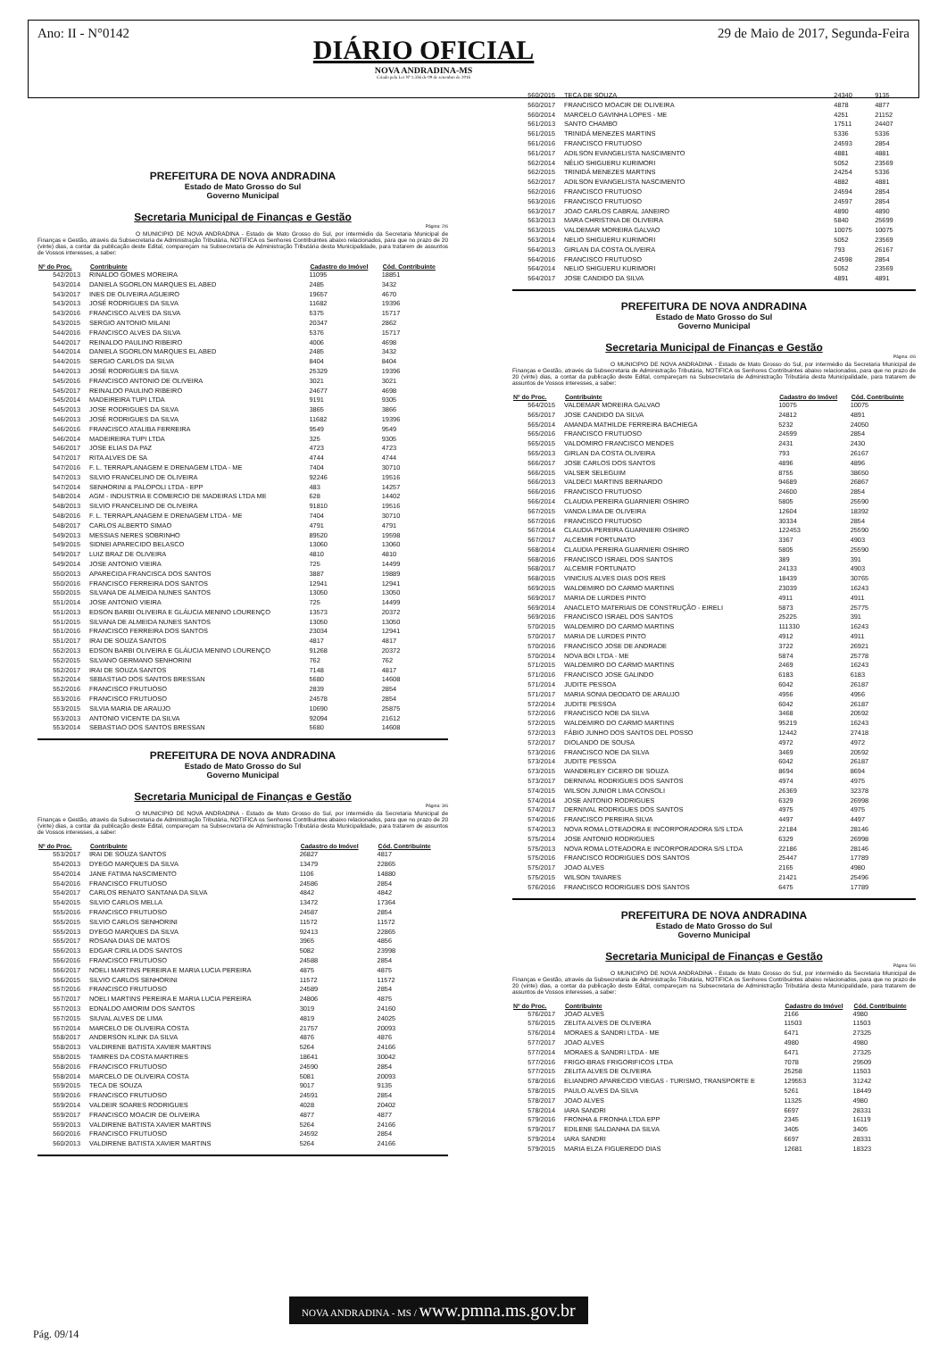Ano: II - N°0142
DIÁRIO OFICIAL
NOVA ANDRADINA-MS
Criado pela Lei Nº 1.336 de 09 de setembro de 2016
29 de Maio de 2017, Segunda-Feira
PREFEITURA DE NOVA ANDRADINA
Estado de Mato Grosso do Sul
Governo Municipal
Secretaria Municipal de Finanças e Gestão
Página: 2/6
O MUNICIPIO DE NOVA ANDRADINA - Estado de Mato Grosso do Sul, por intermédio da Secretaria Municipal de Finanças e Gestão, através da Subsecretaria de Administração Tributária, NOTIFICA os Senhores Contribuintes abaixo relacionados, para que no prazo de 20 (vinte) dias, a contar da publicação deste Edital, compareçam na Subsecretaria de Administração Tributária desta Municipalidade, para tratarem de assuntos de Vossos interesses, a saber:
| Nº do Proc. | Contribuinte | Cadastro do Imóvel | Cód. Contribuinte |
| --- | --- | --- | --- |
| 542/2013 | RINALDO GOMES MOREIRA | 11095 | 18851 |
| 543/2014 | DANIELA SGORLON MARQUES EL ABED | 2485 | 3432 |
| 543/2017 | INES DE OLIVEIRA AGUEIRO | 19657 | 4670 |
| 543/2013 | JOSÉ RODRIGUES DA SILVA | 11682 | 19396 |
| 543/2016 | FRANCISCO ALVES DA SILVA | 5375 | 15717 |
| 543/2015 | SERGIO ANTONIO MILANI | 20347 | 2862 |
| 544/2016 | FRANCISCO ALVES DA SILVA | 5376 | 15717 |
| 544/2017 | REINALDO PAULINO RIBEIRO | 4006 | 4698 |
| 544/2014 | DANIELA SGORLON MARQUES EL ABED | 2485 | 3432 |
| 544/2015 | SERGIO CARLOS DA SILVA | 8404 | 8404 |
| 544/2013 | JOSÉ RODRIGUES DA SILVA | 25329 | 19396 |
| 545/2016 | FRANCISCO ANTONIO DE OLIVEIRA | 3021 | 3021 |
| 545/2017 | REINALDO PAULINO RIBEIRO | 24677 | 4698 |
| 545/2014 | MADEIREIRA TUPI LTDA | 9191 | 9305 |
| 545/2013 | JOSE RODRIGUES DA SILVA | 3865 | 3866 |
| 546/2013 | JOSÉ RODRIGUES DA SILVA | 11682 | 19396 |
| 546/2016 | FRANCISCO ATALIBA FERREIRA | 9549 | 9549 |
| 546/2014 | MADEIREIRA TUPI LTDA | 325 | 9305 |
| 546/2017 | JOSE ELIAS DA PAZ | 4723 | 4723 |
| 547/2017 | RITA ALVES DE SA | 4744 | 4744 |
| 547/2016 | F. L. TERRAPLANAGEM E DRENAGEM LTDA - ME | 7404 | 30710 |
| 547/2013 | SILVIO FRANCELINO DE OLIVEIRA | 92246 | 19516 |
| 547/2014 | SENHORINI & PALOPOLI LTDA - EPP | 483 | 14257 |
| 548/2014 | AGM - INDUSTRIA E COMERCIO DE MADEIRAS LTDA ME | 628 | 14402 |
| 548/2013 | SILVIO FRANCELINO DE OLIVEIRA | 91810 | 19516 |
| 548/2016 | F. L. TERRAPLANAGEM E DRENAGEM LTDA - ME | 7404 | 30710 |
| 548/2017 | CARLOS ALBERTO SIMAO | 4791 | 4791 |
| 549/2013 | MESSIAS NERES SOBRINHO | 89520 | 19598 |
| 549/2015 | SIDNEI APARECIDO BELASCO | 13060 | 13060 |
| 549/2017 | LUIZ BRAZ DE OLIVEIRA | 4810 | 4810 |
| 549/2014 | JOSE ANTONIO VIEIRA | 725 | 14499 |
| 550/2013 | APARECIDA FRANCISCA DOS SANTOS | 3887 | 19889 |
| 550/2016 | FRANCISCO FERREIRA DOS SANTOS | 12941 | 12941 |
| 550/2015 | SILVANA DE ALMEIDA NUNES SANTOS | 13050 | 13050 |
| 551/2014 | JOSE ANTONIO VIEIRA | 725 | 14499 |
| 551/2013 | EDSON BARBI OLIVEIRA E GLÁUCIA MENINO LOURENÇO | 13573 | 20372 |
| 551/2015 | SILVANA DE ALMEIDA NUNES SANTOS | 13050 | 13050 |
| 551/2016 | FRANCISCO FERREIRA DOS SANTOS | 23034 | 12941 |
| 551/2017 | IRAI DE SOUZA SANTOS | 4817 | 4817 |
| 552/2013 | EDSON BARBI OLIVEIRA E GLÁUCIA MENINO LOURENÇO | 91268 | 20372 |
| 552/2015 | SILVANO GERMANO SENHORINI | 762 | 762 |
| 552/2017 | IRAI DE SOUZA SANTOS | 7148 | 4817 |
| 552/2014 | SEBASTIAO DOS SANTOS BRESSAN | 5680 | 14608 |
| 552/2016 | FRANCISCO FRUTUOSO | 2839 | 2854 |
| 553/2016 | FRANCISCO FRUTUOSO | 24578 | 2854 |
| 553/2015 | SILVIA MARIA DE ARAUJO | 10690 | 25875 |
| 553/2013 | ANTONIO VICENTE DA SILVA | 92094 | 21612 |
| 553/2014 | SEBASTIAO DOS SANTOS BRESSAN | 5680 | 14608 |
PREFEITURA DE NOVA ANDRADINA
Estado de Mato Grosso do Sul
Governo Municipal
Secretaria Municipal de Finanças e Gestão
Página: 3/6
O MUNICIPIO DE NOVA ANDRADINA - Estado de Mato Grosso do Sul, por intermédio da Secretaria Municipal de Finanças e Gestão, através da Subsecretaria de Administração Tributária, NOTIFICA os Senhores Contribuintes abaixo relacionados, para que no prazo de 20 (vinte) dias, a contar da publicação deste Edital, compareçam na Subsecretaria de Administração Tributária desta Municipalidade, para tratarem de assuntos de Vossos interesses, a saber:
| Nº do Proc. | Contribuinte | Cadastro do Imóvel | Cód. Contribuinte |
| --- | --- | --- | --- |
| 553/2017 | IRAI DE SOUZA SANTOS | 26827 | 4817 |
| 554/2013 | DYEGO MARQUES DA SILVA | 13479 | 22865 |
| 554/2014 | JANE FATIMA NASCIMENTO | 1106 | 14880 |
| 554/2016 | FRANCISCO FRUTUOSO | 24586 | 2854 |
| 554/2017 | CARLOS RENATO SANTANA DA SILVA | 4842 | 4842 |
| 554/2015 | SILVIO CARLOS MELLA | 13472 | 17364 |
| 555/2016 | FRANCISCO FRUTUOSO | 24587 | 2854 |
| 555/2015 | SILVIO CARLOS SENHORINI | 11572 | 11572 |
| 555/2013 | DYEGO MARQUES DA SILVA | 92413 | 22865 |
| 555/2017 | ROSANA DIAS DE MATOS | 3965 | 4856 |
| 556/2013 | EDGAR CIRILIA DOS SANTOS | 5082 | 23998 |
| 556/2016 | FRANCISCO FRUTUOSO | 24588 | 2854 |
| 556/2017 | NOELI MARTINS PEREIRA E MARIA LUCIA PEREIRA | 4875 | 4875 |
| 556/2015 | SILVIO CARLOS SENHORINI | 11572 | 11572 |
| 557/2016 | FRANCISCO FRUTUOSO | 24589 | 2854 |
| 557/2017 | NOELI MARTINS PEREIRA E MARIA LUCIA PEREIRA | 24806 | 4875 |
| 557/2013 | EDNALDO AMORIM DOS SANTOS | 3019 | 24160 |
| 557/2015 | SIUVAL ALVES DE LIMA | 4819 | 24025 |
| 557/2014 | MARCELO DE OLIVEIRA COSTA | 21757 | 20093 |
| 558/2017 | ANDERSON KLINK DA SILVA | 4876 | 4876 |
| 558/2013 | VALDIRENE BATISTA XAVIER MARTINS | 5264 | 24166 |
| 558/2015 | TAMIRES DA COSTA MARTIRES | 18641 | 30042 |
| 558/2016 | FRANCISCO FRUTUOSO | 24590 | 2854 |
| 558/2014 | MARCELO DE OLIVEIRA COSTA | 5081 | 20093 |
| 559/2015 | TECA DE SOUZA | 9017 | 9135 |
| 559/2016 | FRANCISCO FRUTUOSO | 24591 | 2854 |
| 559/2014 | VALDEIR SOARES RODRIGUES | 4028 | 20402 |
| 559/2017 | FRANCISCO MOACIR DE OLIVEIRA | 4877 | 4877 |
| 559/2013 | VALDIRENE BATISTA XAVIER MARTINS | 5264 | 24166 |
| 560/2016 | FRANCISCO FRUTUOSO | 24592 | 2854 |
| 560/2013 | VALDIRENE BATISTA XAVIER MARTINS | 5264 | 24166 |
| 560/2015 | TECA DE SOUZA | 24340 | 9135 |
| 560/2017 | FRANCISCO MOACIR DE OLIVEIRA | 4878 | 4877 |
| 560/2014 | MARCELO GAVINHA LOPES - ME | 4251 | 21152 |
| 561/2013 | SANTO CHAMBO | 17511 | 24407 |
| 561/2015 | TRINIDÁ MENEZES MARTINS | 5336 | 5336 |
| 561/2016 | FRANCISCO FRUTUOSO | 24593 | 2854 |
| 561/2017 | ADILSON EVANGELISTA NASCIMENTO | 4881 | 4881 |
| 562/2014 | NÉLIO SHIGUERU KURIMORI | 5052 | 23569 |
| 562/2015 | TRINIDÁ MENEZES MARTINS | 24254 | 5336 |
| 562/2017 | ADILSON EVANGELISTA NASCIMENTO | 4882 | 4881 |
| 562/2016 | FRANCISCO FRUTUOSO | 24594 | 2854 |
| 563/2016 | FRANCISCO FRUTUOSO | 24597 | 2854 |
| 563/2017 | JOAO CARLOS CABRAL JANEIRO | 4890 | 4890 |
| 563/2013 | MARA CHRISTINA DE OLIVEIRA | 5840 | 25699 |
| 563/2015 | VALDEMAR MOREIRA GALVAO | 10075 | 10075 |
| 563/2014 | NELIO SHIGUERU KURIMORI | 5052 | 23569 |
| 564/2013 | GIRLAN DA COSTA OLIVEIRA | 793 | 26167 |
| 564/2016 | FRANCISCO FRUTUOSO | 24598 | 2854 |
| 564/2014 | NELIO SHIGUERU KURIMORI | 5052 | 23569 |
| 564/2017 | JOSE CANDIDO DA SILVA | 4891 | 4891 |
PREFEITURA DE NOVA ANDRADINA
Estado de Mato Grosso do Sul
Governo Municipal
Secretaria Municipal de Finanças e Gestão
Página: 4/6
O MUNICIPIO DE NOVA ANDRADINA - Estado de Mato Grosso do Sul, por intermédio da Secretaria Municipal de Finanças e Gestão, através da Subsecretaria de Administração Tributária, NOTIFICA os Senhores Contribuintes abaixo relacionados, para que no prazo de 20 (vinte) dias, a contar da publicação deste Edital, compareçam na Subsecretaria de Administração Tributária desta Municipalidade, para tratarem de assuntos de Vossos interesses, a saber:
| Nº do Proc. | Contribuinte | Cadastro do Imóvel | Cód. Contribuinte |
| --- | --- | --- | --- |
| 564/2015 | VALDEMAR MOREIRA GALVAO | 10075 | 10075 |
| 565/2017 | JOSE CANDIDO DA SILVA | 24812 | 4891 |
| 565/2014 | AMANDA MATHILDE FERREIRA BACHIEGA | 5232 | 24050 |
| 565/2016 | FRANCISCO FRUTUOSO | 24599 | 2854 |
| 565/2015 | VALDOMIRO FRANCISCO MENDES | 2431 | 2430 |
| 565/2013 | GIRLAN DA COSTA OLIVEIRA | 793 | 26167 |
| 566/2017 | JOSE CARLOS DOS SANTOS | 4896 | 4896 |
| 566/2015 | VALSER SELEGUIM | 8755 | 38650 |
| 566/2013 | VALDECI MARTINS BERNARDO | 94689 | 26867 |
| 566/2016 | FRANCISCO FRUTUOSO | 24600 | 2854 |
| 566/2014 | CLAUDIA PEREIRA GUARNIERI OSHIRO | 5805 | 25590 |
| 567/2015 | VANDA LIMA DE OLIVEIRA | 12604 | 18392 |
| 567/2016 | FRANCISCO FRUTUOSO | 30334 | 2854 |
| 567/2014 | CLAUDIA PEREIRA GUARNIERI OSHIRO | 122453 | 25590 |
| 567/2017 | ALCEMIR FORTUNATO | 3367 | 4903 |
| 568/2014 | CLAUDIA PEREIRA GUARNIERI OSHIRO | 5805 | 25590 |
| 568/2016 | FRANCISCO ISRAEL DOS SANTOS | 389 | 391 |
| 568/2017 | ALCEMIR FORTUNATO | 24133 | 4903 |
| 568/2015 | VINICIUS ALVES DIAS DOS REIS | 18439 | 30765 |
| 569/2015 | WALDEMIRO DO CARMO MARTINS | 23039 | 16243 |
| 569/2017 | MARIA DE LURDES PINTO | 4911 | 4911 |
| 569/2014 | ANACLETO MATERIAIS DE CONSTRUÇÃO - EIRELI | 5873 | 25775 |
| 569/2016 | FRANCISCO ISRAEL DOS SANTOS | 25225 | 391 |
| 570/2015 | WALDEMIRO DO CARMO MARTINS | 111330 | 16243 |
| 570/2017 | MARIA DE LURDES PINTO | 4912 | 4911 |
| 570/2016 | FRANCISCO JOSE DE ANDRADE | 3722 | 26921 |
| 570/2014 | NOVA BOI LTDA - ME | 5874 | 25778 |
| 571/2015 | WALDEMIRO DO CARMO MARTINS | 2469 | 16243 |
| 571/2016 | FRANCISCO JOSE GALINDO | 6183 | 6183 |
| 571/2014 | JUDITE PESSOA | 6042 | 26187 |
| 571/2017 | MARIA SONIA DEODATO DE ARAUJO | 4956 | 4956 |
| 572/2014 | JUDITE PESSOA | 6042 | 26187 |
| 572/2016 | FRANCISCO NOE DA SILVA | 3468 | 20592 |
| 572/2015 | WALDEMIRO DO CARMO MARTINS | 95219 | 16243 |
| 572/2013 | FÁBIO JUNHO DOS SANTOS DEL POSSO | 12442 | 27418 |
| 572/2017 | DIOLANDO DE SOUSA | 4972 | 4972 |
| 573/2016 | FRANCISCO NOE DA SILVA | 3469 | 20592 |
| 573/2014 | JUDITE PESSOA | 6042 | 26187 |
| 573/2015 | WANDERLEY CICERO DE SOUZA | 8694 | 8694 |
| 573/2017 | DERNIVAL RODRIGUES DOS SANTOS | 4974 | 4975 |
| 574/2015 | WILSON JUNIOR LIMA CONSOLI | 26369 | 32378 |
| 574/2014 | JOSE ANTONIO RODRIGUES | 6329 | 26998 |
| 574/2017 | DERNIVAL RODRIGUES DOS SANTOS | 4975 | 4975 |
| 574/2016 | FRANCISCO PEREIRA SILVA | 4497 | 4497 |
| 574/2013 | NOVA ROMA LOTEADORA E INCORPORADORA S/S LTDA | 22184 | 28146 |
| 575/2014 | JOSE ANTONIO RODRIGUES | 6329 | 26998 |
| 575/2013 | NOVA ROMA LOTEADORA E INCORPORADORA S/S LTDA | 22186 | 28146 |
| 575/2016 | FRANCISCO RODRIGUES DOS SANTOS | 25447 | 17789 |
| 575/2017 | JOAO ALVES | 2165 | 4980 |
| 575/2015 | WILSON TAVARES | 21421 | 25496 |
| 576/2016 | FRANCISCO RODRIGUES DOS SANTOS | 6475 | 17789 |
PREFEITURA DE NOVA ANDRADINA
Estado de Mato Grosso do Sul
Governo Municipal
Secretaria Municipal de Finanças e Gestão
Página: 5/6
O MUNICIPIO DE NOVA ANDRADINA - Estado de Mato Grosso do Sul, por intermédio da Secretaria Municipal de Finanças e Gestão, através da Subsecretaria de Administração Tributária, NOTIFICA os Senhores Contribuintes abaixo relacionados, para que no prazo de 20 (vinte) dias, a contar da publicação deste Edital, compareçam na Subsecretaria de Administração Tributária desta Municipalidade, para tratarem de assuntos de Vossos interesses, a saber:
| Nº do Proc. | Contribuinte | Cadastro do Imóvel | Cód. Contribuinte |
| --- | --- | --- | --- |
| 576/2017 | JOAO ALVES | 2166 | 4980 |
| 576/2015 | ZELITA ALVES DE OLIVEIRA | 11503 | 11503 |
| 576/2014 | MORAES & SANDRI LTDA - ME | 6471 | 27325 |
| 577/2017 | JOAO ALVES | 4980 | 4980 |
| 577/2014 | MORAES & SANDRI LTDA - ME | 6471 | 27325 |
| 577/2016 | FRIGO-BRAS FRIGORIFICOS LTDA | 7078 | 29509 |
| 577/2015 | ZELITA ALVES DE OLIVEIRA | 25258 | 11503 |
| 578/2016 | ELIANDRO APARECIDO VIEGAS - TURISMO, TRANSPORTE E | 129553 | 31242 |
| 578/2015 | PAULO ALVES DA SILVA | 5261 | 18449 |
| 578/2017 | JOAO ALVES | 11325 | 4980 |
| 578/2014 | IARA SANDRI | 6697 | 28331 |
| 579/2016 | FRONHA & FRONHA LTDA EPP | 2345 | 16119 |
| 579/2017 | EDILENE SALDANHA DA SILVA | 3405 | 3405 |
| 579/2014 | IARA SANDRI | 6697 | 28331 |
| 579/2015 | MARIA ELZA FIGUEREDO DIAS | 12681 | 18323 |
NOVA ANDRADINA - MS / www.pmna.ms.gov.br
Pág. 09/14